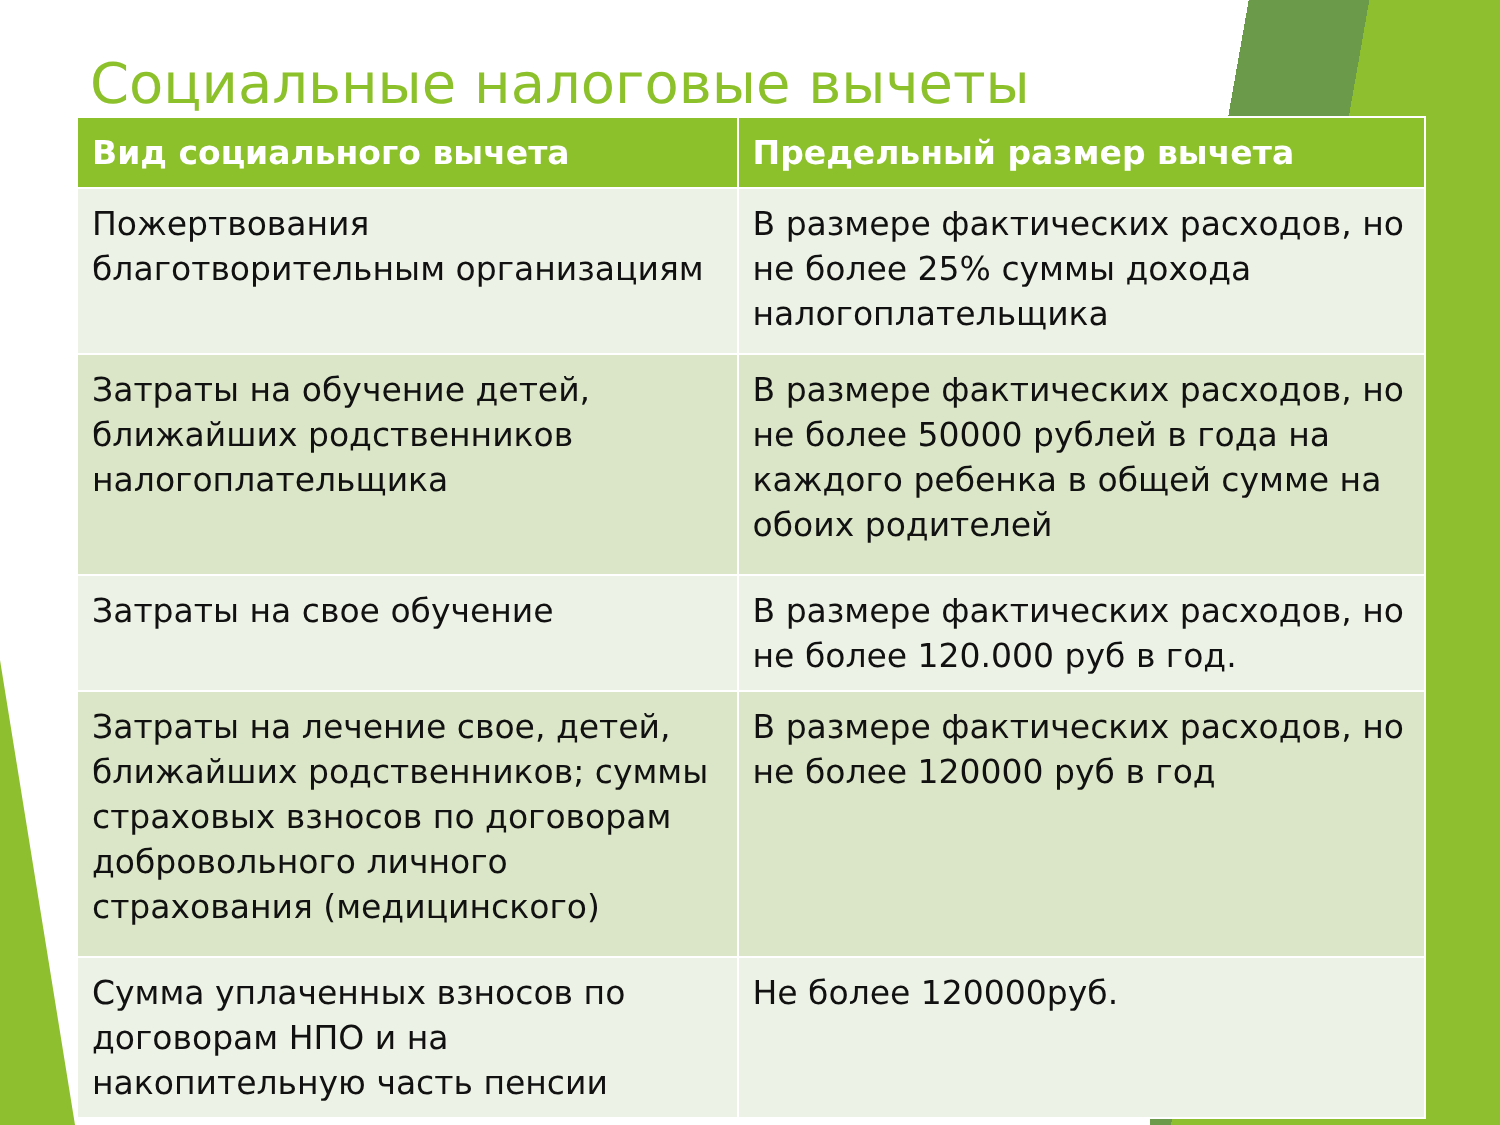Социальные налоговые вычеты
| Вид социального вычета | Предельный размер вычета |
| --- | --- |
| Пожертвования благотворительным организациям | В размере фактических расходов, но не более 25% суммы дохода налогоплательщика |
| Затраты на обучение детей, ближайших родственников налогоплательщика | В размере фактических расходов, но не более 50000 рублей в года на каждого ребенка в общей сумме на обоих родителей |
| Затраты на свое обучение | В размере фактических расходов, но не более 120.000 руб в год. |
| Затраты на лечение свое, детей, ближайших родственников; суммы страховых взносов по договорам добровольного личного страхования (медицинского) | В размере фактических расходов, но не более 120000 руб в год |
| Сумма уплаченных взносов по договорам НПО и на накопительную часть пенсии | Не более 120000руб. |